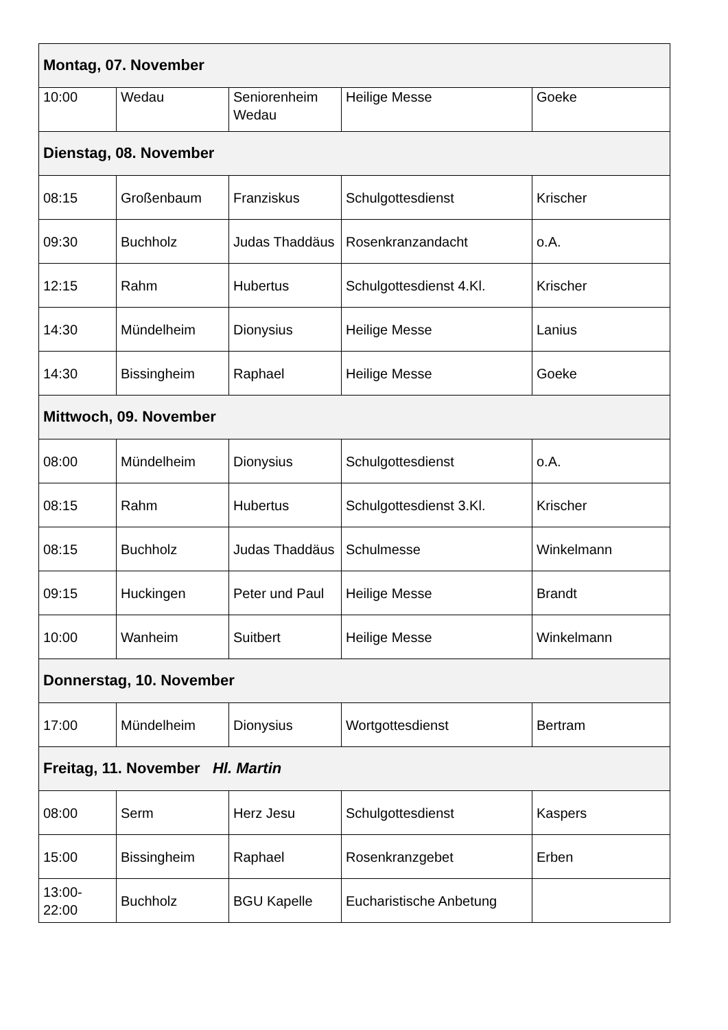| Montag, 07. November | | | | |
| 10:00 | Wedau | Seniorenheim Wedau | Heilige Messe | Goeke |
| Dienstag, 08. November | | | | |
| 08:15 | Großenbaum | Franziskus | Schulgottesdienst | Krischer |
| 09:30 | Buchholz | Judas Thaddäus | Rosenkranzandacht | o.A. |
| 12:15 | Rahm | Hubertus | Schulgottesdienst 4.Kl. | Krischer |
| 14:30 | Mündelheim | Dionysius | Heilige Messe | Lanius |
| 14:30 | Bissingheim | Raphael | Heilige Messe | Goeke |
| Mittwoch, 09. November | | | | |
| 08:00 | Mündelheim | Dionysius | Schulgottesdienst | o.A. |
| 08:15 | Rahm | Hubertus | Schulgottesdienst 3.Kl. | Krischer |
| 08:15 | Buchholz | Judas Thaddäus | Schulmesse | Winkelmann |
| 09:15 | Huckingen | Peter und Paul | Heilige Messe | Brandt |
| 10:00 | Wanheim | Suitbert | Heilige Messe | Winkelmann |
| Donnerstag, 10. November | | | | |
| 17:00 | Mündelheim | Dionysius | Wortgottesdienst | Bertram |
| Freitag, 11. November Hl. Martin | | | | |
| 08:00 | Serm | Herz Jesu | Schulgottesdienst | Kaspers |
| 15:00 | Bissingheim | Raphael | Rosenkranzgebet | Erben |
| 13:00-22:00 | Buchholz | BGU Kapelle | Eucharistische Anbetung | |